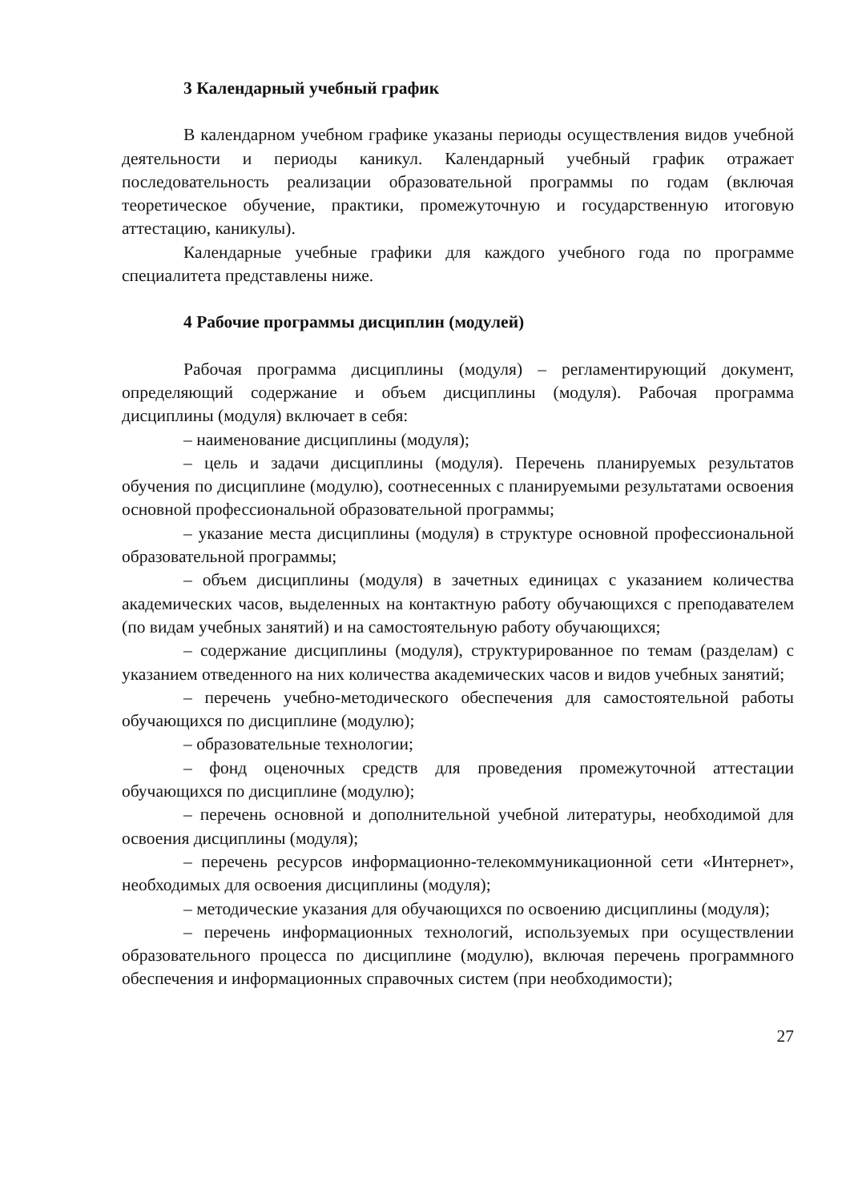3 Календарный учебный график
В календарном учебном графике указаны периоды осуществления видов учебной деятельности и периоды каникул. Календарный учебный график отражает последовательность реализации образовательной программы по годам (включая теоретическое обучение, практики, промежуточную и государственную итоговую аттестацию, каникулы).
Календарные учебные графики для каждого учебного года по программе специалитета представлены ниже.
4 Рабочие программы дисциплин (модулей)
Рабочая программа дисциплины (модуля) – регламентирующий документ, определяющий содержание и объем дисциплины (модуля). Рабочая программа дисциплины (модуля) включает в себя:
– наименование дисциплины (модуля);
– цель и задачи дисциплины (модуля). Перечень планируемых результатов обучения по дисциплине (модулю), соотнесенных с планируемыми результатами освоения основной профессиональной образовательной программы;
– указание места дисциплины (модуля) в структуре основной профессиональной образовательной программы;
– объем дисциплины (модуля) в зачетных единицах с указанием количества академических часов, выделенных на контактную работу обучающихся с преподавателем (по видам учебных занятий) и на самостоятельную работу обучающихся;
– содержание дисциплины (модуля), структурированное по темам (разделам) с указанием отведенного на них количества академических часов и видов учебных занятий;
– перечень учебно-методического обеспечения для самостоятельной работы обучающихся по дисциплине (модулю);
– образовательные технологии;
– фонд оценочных средств для проведения промежуточной аттестации обучающихся по дисциплине (модулю);
– перечень основной и дополнительной учебной литературы, необходимой для освоения дисциплины (модуля);
– перечень ресурсов информационно-телекоммуникационной сети «Интернет», необходимых для освоения дисциплины (модуля);
– методические указания для обучающихся по освоению дисциплины (модуля);
– перечень информационных технологий, используемых при осуществлении образовательного процесса по дисциплине (модулю), включая перечень программного обеспечения и информационных справочных систем (при необходимости);
27